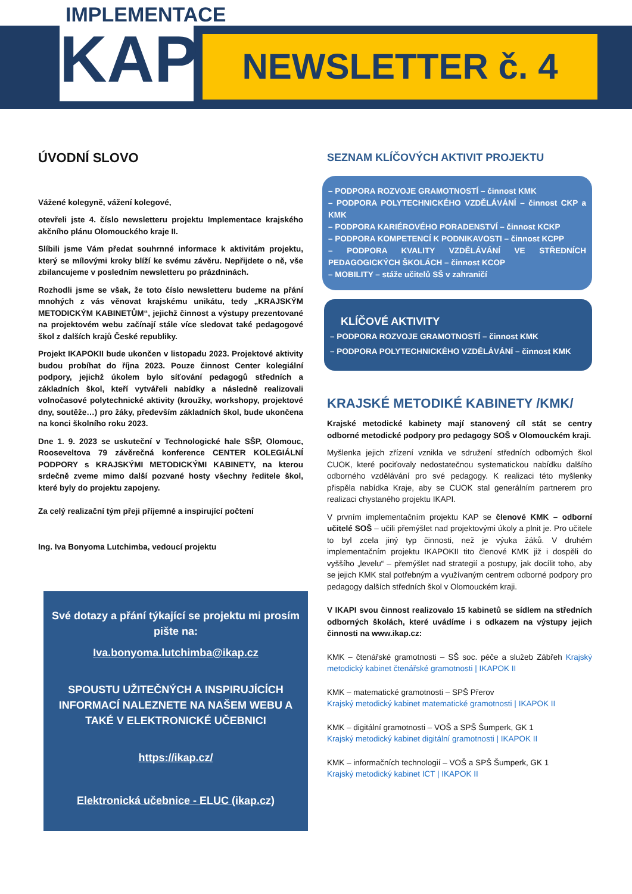IMPLEMENTACE
KAP
NEWSLETTER č. 4
ÚVODNÍ SLOVO
Vážené kolegyně, vážení kolegové,
otevřeli jste 4. číslo newsletteru projektu Implementace krajského akčního plánu Olomouckého kraje II.
Slíbili jsme Vám předat souhrnné informace k aktivitám projektu, který se mílovými kroky blíží ke svému závěru. Nepřijdete o ně, vše zbilancujeme v posledním newsletteru po prázdninách.
Rozhodli jsme se však, že toto číslo newsletteru budeme na přání mnohých z vás věnovat krajskému unikátu, tedy „KRAJSKÝM METODICKÝM KABINETŮM“, jejichž činnost a výstupy prezentované na projektovém webu začínají stále více sledovat také pedagogové škol z dalších krajů České republiky.
Projekt IKAPOKII bude ukončen v listopadu 2023. Projektové aktivity budou probíhat do října 2023. Pouze činnost Center kolegiální podpory, jejichž úkolem bylo síťování pedagogů středních a základních škol, kteří vytvářeli nabídky a následně realizovali volnočasové polytechnické aktivity (kroužky, workshopy, projektové dny, soutěže…) pro žáky, především základních škol, bude ukončena na konci školního roku 2023.
Dne 1. 9. 2023 se uskuteční v Technologické hale SŠP, Olomouc, Rooseveltova 79 závěrečná konference CENTER KOLEGIÁLNÍ PODPORY s KRAJSKÝMI METODICKÝMI KABINETY, na kterou srdečně zveme mimo další pozvané hosty všechny ředitele škol, které byly do projektu zapojeny.
Za celý realizační tým přeji příjemné a inspirující počtení
Ing. Iva Bonyoma Lutchimba, vedoucí projektu
Své dotazy a přání týkající se projektu mi prosím pište na:
Iva.bonyoma.lutchimba@ikap.cz
SPOUSTU UŽITEČNÝCH A INSPIRUJÍCÍCH INFORMACÍ NALEZNETE NA NAŠEM WEBU A TAKÉ V ELEKTRONICKÉ UČEBNICI
https://ikap.cz/
Elektronická učebnice - ELUC (ikap.cz)
SEZNAM KLÍČOVÝCH AKTIVIT PROJEKTU
– PODPORA ROZVOJE GRAMOTNOSTÍ – činnost KMK
– PODPORA POLYTECHNICKÉHO VZDĚLÁVÁNÍ – činnost CKP a KMK
– PODPORA KARIÉROVÉHO PORADENSTVÍ – činnost KCKP
– PODPORA KOMPETENCÍ K PODNIKAVOSTI – činnost KCPP
– PODPORA KVALITY VZDĚLÁVÁNÍ VE STŘEDNÍCH PEDAGOGICKÝCH ŠKOLÁCH – činnost KCOP
– MOBILITY – stáže učitelů SŠ v zahraničí
KLÍČOVÉ AKTIVITY
– PODPORA ROZVOJE GRAMOTNOSTÍ – činnost KMK
– PODPORA POLYTECHNICKÉHO VZDĚLÁVÁNÍ – činnost KMK
KRAJSKÉ METODIKÉ KABINETY /KMK/
Krajské metodické kabinety mají stanovený cíl stát se centry odborné metodické podpory pro pedagogy SOŠ v Olomouckém kraji.
Myšlenka jejich zřízení vznikla ve sdružení středních odborných škol CUOK, které pociťovaly nedostatečnou systematickou nabídku dalšího odborného vzdělávání pro své pedagogy. K realizaci této myšlenky přispěla nabídka Kraje, aby se CUOK stal generálním partnerem pro realizaci chystaného projektu IKAPI.
V prvním implementačním projektu KAP se členové KMK – odborní učitelé SOŠ – učili přemýšlet nad projektovými úkoly a plnit je. Pro učitele to byl zcela jiný typ činnosti, než je výuka žáků. V druhém implementačním projektu IKAPOKII tito členové KMK již i dospěli do vyššího „levelu“ – přemýšlet nad strategií a postupy, jak docílit toho, aby se jejich KMK stal potřebným a využívaným centrem odborné podpory pro pedagogy dalších středních škol v Olomouckém kraji.
V IKAPI svou činnost realizovalo 15 kabinetů se sídlem na středních odborných školách, které uvádíme i s odkazem na výstupy jejich činnosti na www.ikap.cz:
KMK – čtenářské gramotnosti – SŠ soc. péče a služeb Zábřeh Krajský metodický kabinet čtenářské gramotnosti | IKAPOK II
KMK – matematické gramotnosti – SPŠ Přerov
Krajský metodický kabinet matematické gramotnosti | IKAPOK II
KMK – digitální gramotnosti – VOŠ a SPŠ Šumperk, GK 1
Krajský metodický kabinet digitální gramotnosti | IKAPOK II
KMK – informačních technologií – VOŠ a SPŠ Šumperk, GK 1
Krajský metodický kabinet ICT | IKAPOK II